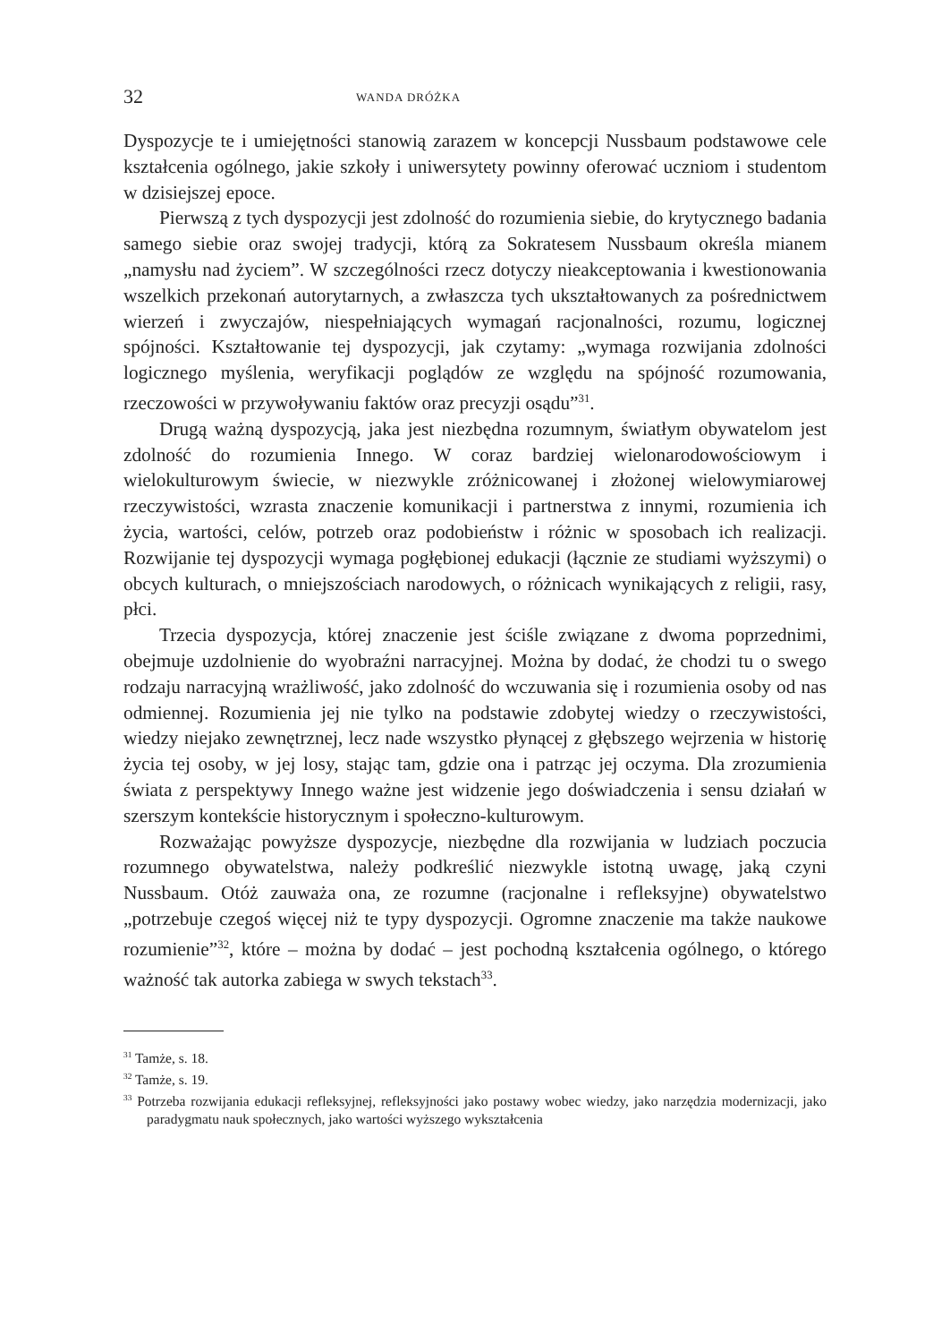32 WANDA DRÓŻKA
Dyspozycje te i umiejętności stanowią zarazem w koncepcji Nussbaum podstawowe cele kształcenia ogólnego, jakie szkoły i uniwersytety powinny oferować uczniom i studentom w dzisiejszej epoce.
Pierwszą z tych dyspozycji jest zdolność do rozumienia siebie, do krytycznego badania samego siebie oraz swojej tradycji, którą za Sokratesem Nussbaum określa mianem „namysłu nad życiem”. W szczególności rzecz dotyczy nieakceptowania i kwestionowania wszelkich przekonań autorytarnych, a zwłaszcza tych ukształtowanych za pośrednictwem wierzeń i zwyczajów, niespełniających wymagań racjonalności, rozumu, logicznej spójności. Kształtowanie tej dyspozycji, jak czytamy: „wymaga rozwijania zdolności logicznego myślenia, weryfikacji poglądów ze względu na spójność rozumowania, rzeczowości w przywoływaniu faktów oraz precyzji osądu”<sup>31</sup>.
Drugą ważną dyspozycją, jaka jest niezbędna rozumnym, światłym obywatelom jest zdolność do rozumienia Innego. W coraz bardziej wielonarodowościowym i wielokulturowym świecie, w niezwykle zróżnicowanej i złożonej wielowymiarowej rzeczywistości, wzrasta znaczenie komunikacji i partnerstwa z innymi, rozumienia ich życia, wartości, celów, potrzeb oraz podobieństw i różnic w sposobach ich realizacji. Rozwijanie tej dyspozycji wymaga pogłębionej edukacji (łącznie ze studiami wyższymi) o obcych kulturach, o mniejszościach narodowych, o różnicach wynikających z religii, rasy, płci.
Trzecia dyspozycja, której znaczenie jest ściśle związane z dwoma poprzednimi, obejmuje uzdolnienie do wyobraźni narracyjnej. Można by dodać, że chodzi tu o swego rodzaju narracyjną wrażliwość, jako zdolność do wczuwania się i rozumienia osoby od nas odmiennej. Rozumienia jej nie tylko na podstawie zdobytej wiedzy o rzeczywistości, wiedzy niejako zewnętrznej, lecz nade wszystko płynącej z głębszego wejrzenia w historię życia tej osoby, w jej losy, stając tam, gdzie ona i patrząc jej oczyma. Dla zrozumienia świata z perspektywy Innego ważne jest widzenie jego doświadczenia i sensu działań w szerszym kontekście historycznym i społeczno-kulturowym.
Rozważając powyższe dyspozycje, niezbędne dla rozwijania w ludziach poczucia rozumnego obywatelstwa, należy podkreślić niezwykle istotną uwagę, jaką czyni Nussbaum. Otóż zauważa ona, ze rozumne (racjonalne i refleksyjne) obywatelstwo „potrzebuje czegoś więcej niż te typy dyspozycji. Ogromne znaczenie ma także naukowe rozumienie”<sup>32</sup>, które – można by dodać – jest pochodną kształcenia ogólnego, o którego ważność tak autorka zabiega w swych tekstach<sup>33</sup>.
<sup>31</sup> Tamże, s. 18.
<sup>32</sup> Tamże, s. 19.
<sup>33</sup> Potrzeba rozwijania edukacji refleksyjnej, refleksyjności jako postawy wobec wiedzy, jako narzędzia modernizacji, jako paradygmatu nauk społecznych, jako wartości wyższego wykształcenia